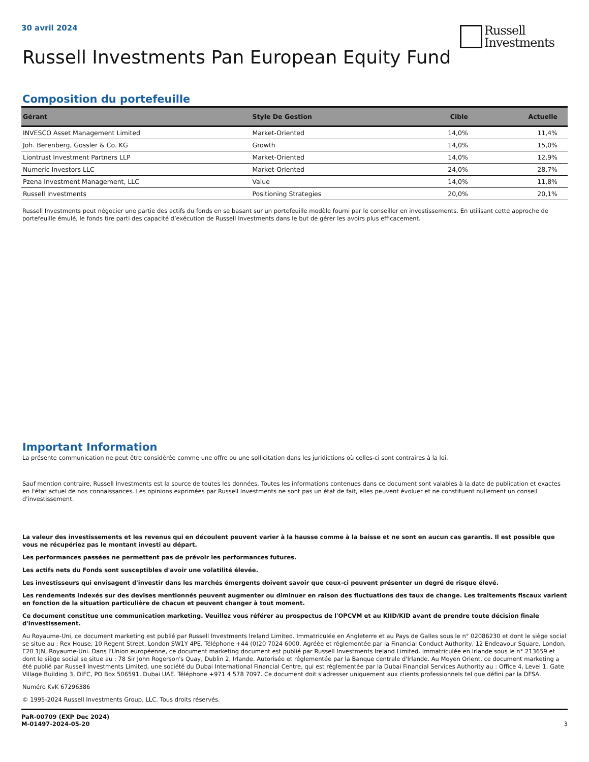30 avril 2024
Russell
Investments
Russell Investments Pan European Equity Fund
Composition du portefeuille
| Gérant | Style De Gestion | Cible | Actuelle |
| --- | --- | --- | --- |
| INVESCO Asset Management Limited | Market-Oriented | 14,0% | 11,4% |
| Joh. Berenberg, Gossler & Co. KG | Growth | 14,0% | 15,0% |
| Liontrust Investment Partners LLP | Market-Oriented | 14,0% | 12,9% |
| Numeric Investors LLC | Market-Oriented | 24,0% | 28,7% |
| Pzena Investment Management, LLC | Value | 14,0% | 11,8% |
| Russell Investments | Positioning Strategies | 20,0% | 20,1% |
Russell Investments peut négocier une partie des actifs du fonds en se basant sur un portefeuille modèle fourni par le conseiller en investissements. En utilisant cette approche de portefeuille émulé, le fonds tire parti des capacité d’exécution de Russell Investments dans le but de gérer les avoirs plus efficacement.
Important Information
La présente communication ne peut être considérée comme une offre ou une sollicitation dans les juridictions où celles-ci sont contraires à la loi.
Sauf mention contraire, Russell Investments est la source de toutes les données. Toutes les informations contenues dans ce document sont valables à la date de publication et exactes en l'état actuel de nos connaissances. Les opinions exprimées par Russell Investments ne sont pas un état de fait, elles peuvent évoluer et ne constituent nullement un conseil d'investissement.
La valeur des investissements et les revenus qui en découlent peuvent varier à la hausse comme à la baisse et ne sont en aucun cas garantis. Il est possible que vous ne récupériez pas le montant investi au départ.
Les performances passées ne permettent pas de prévoir les performances futures.
Les actifs nets du Fonds sont susceptibles d'avoir une volatilité élevée.
Les investisseurs qui envisagent d'investir dans les marchés émergents doivent savoir que ceux-ci peuvent présenter un degré de risque élevé.
Les rendements indexés sur des devises mentionnés peuvent augmenter ou diminuer en raison des fluctuations des taux de change. Les traitements fiscaux varient en fonction de la situation particulière de chacun et peuvent changer à tout moment.
Ce document constitue une communication marketing. Veuillez vous référer au prospectus de l'OPCVM et au KIID/KID avant de prendre toute décision finale d'investissement.
Au Royaume-Uni, ce document marketing est publié par Russell Investments Ireland Limited. Immatriculée en Angleterre et au Pays de Galles sous le n° 02086230 et dont le siège social se situe au : Rex House, 10 Regent Street, London SW1Y 4PE. Téléphone +44 (0)20 7024 6000. Agréée et réglementée par la Financial Conduct Authority, 12 Endeavour Square, London, E20 1JN, Royaume-Uni. Dans l'Union européenne, ce document marketing document est publié par Russell Investments Ireland Limited. Immatriculée en Irlande sous le n° 213659 et dont le siège social se situe au : 78 Sir John Rogerson's Quay, Dublin 2, Irlande. Autorisée et réglementée par la Banque centrale d'Irlande. Au Moyen Orient, ce document marketing a été publié par Russell Investments Limited, une société du Dubai International Financial Centre, qui est réglementée par la Dubai Financial Services Authority au : Office 4, Level 1, Gate Village Building 3, DIFC, PO Box 506591, Dubai UAE. Téléphone +971 4 578 7097. Ce document doit s'adresser uniquement aux clients professionnels tel que défini par la DFSA.
Numéro KvK 67296386
© 1995-2024 Russell Investments Group, LLC. Tous droits réservés.
PaR-00709 (EXP Dec 2024)
M-01497-2024-05-20
3